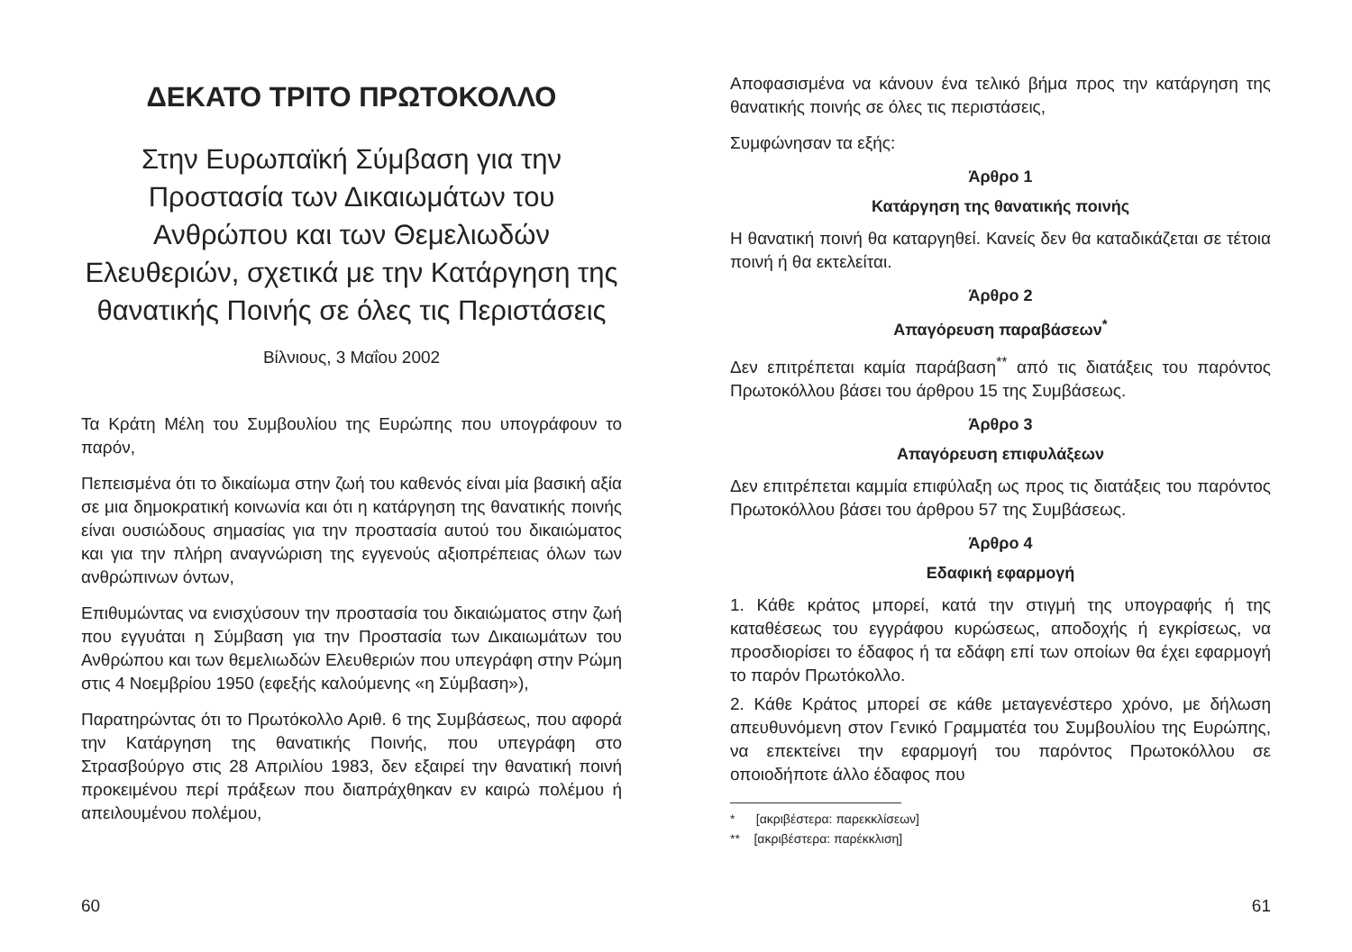ΔΕΚΑΤΟ ΤΡΙΤΟ ΠΡΩΤΟΚΟΛΛΟ
Στην Ευρωπαϊκή Σύμβαση για την Προστασία των Δικαιωμάτων του Ανθρώπου και των Θεμελιωδών Ελευθεριών, σχετικά με την Κατάργηση της θανατικής Ποινής σε όλες τις Περιστάσεις
Βίλνιους, 3 Μαΐου 2002
Τα Κράτη Μέλη του Συμβουλίου της Ευρώπης που υπογράφουν το παρόν,
Πεπεισμένα ότι το δικαίωμα στην ζωή του καθενός είναι μία βασική αξία σε μια δημοκρατική κοινωνία και ότι η κατάργηση της θανατικής ποινής είναι ουσιώδους σημασίας για την προστασία αυτού του δικαιώματος και για την πλήρη αναγνώριση της εγγενούς αξιοπρέπειας όλων των ανθρώπινων όντων,
Επιθυμώντας να ενισχύσουν την προστασία του δικαιώματος στην ζωή που εγγυάται η Σύμβαση για την Προστασία των Δικαιωμάτων του Ανθρώπου και των θεμελιωδών Ελευθεριών που υπεγράφη στην Ρώμη στις 4 Νοεμβρίου 1950 (εφεξής καλούμενης «η Σύμβαση»),
Παρατηρώντας ότι το Πρωτόκολλο Αριθ. 6 της Συμβάσεως, που αφορά την Κατάργηση της θανατικής Ποινής, που υπεγράφη στο Στρασβούργο στις 28 Απριλίου 1983, δεν εξαιρεί την θανατική ποινή προκειμένου περί πράξεων που διαπράχθηκαν εν καιρώ πολέμου ή απειλουμένου πολέμου,
60
Αποφασισμένα να κάνουν ένα τελικό βήμα προς την κατάργηση της θανατικής ποινής σε όλες τις περιστάσεις,
Συμφώνησαν τα εξής:
Άρθρο 1
Κατάργηση της θανατικής ποινής
Η θανατική ποινή θα καταργηθεί. Κανείς δεν θα καταδικάζεται σε τέτοια ποινή ή θα εκτελείται.
Άρθρο 2
Απαγόρευση παραβάσεων<sup>*</sup>
Δεν επιτρέπεται καμία παράβαση<sup>**</sup> από τις διατάξεις του παρόντος Πρωτοκόλλου βάσει του άρθρου 15 της Συμβάσεως.
Άρθρο 3
Απαγόρευση επιφυλάξεων
Δεν επιτρέπεται καμμία επιφύλαξη ως προς τις διατάξεις του παρόντος Πρωτοκόλλου βάσει του άρθρου 57 της Συμβάσεως.
Άρθρο 4
Εδαφική εφαρμογή
1. Κάθε κράτος μπορεί, κατά την στιγμή της υπογραφής ή της καταθέσεως του εγγράφου κυρώσεως, αποδοχής ή εγκρίσεως, να προσδιορίσει το έδαφος ή τα εδάφη επί των οποίων θα έχει εφαρμογή το παρόν Πρωτόκολλο.
2. Κάθε Κράτος μπορεί σε κάθε μεταγενέστερο χρόνο, με δήλωση απευθυνόμενη στον Γενικό Γραμματέα του Συμβουλίου της Ευρώπης, να επεκτείνει την εφαρμογή του παρόντος Πρωτοκόλλου σε οποιοδήποτε άλλο έδαφος που
* [ακριβέστερα: παρεκκλίσεων]
** [ακριβέστερα: παρέκκλιση]
61